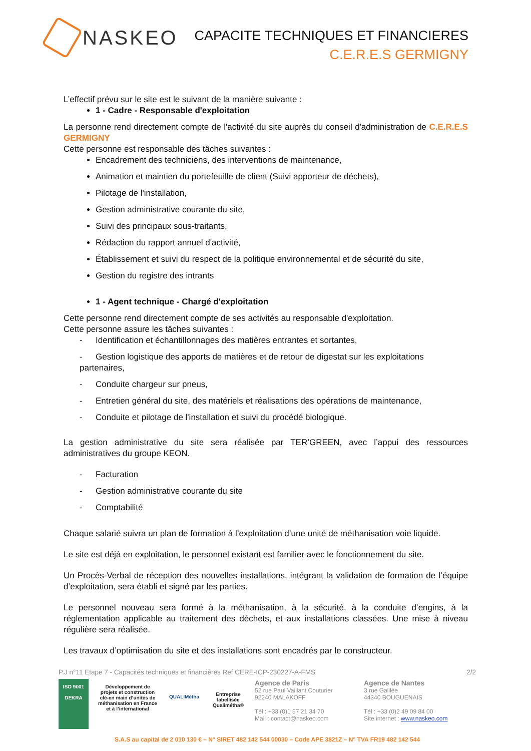NASKEO
CAPACITE TECHNIQUES ET FINANCIERES
C.E.R.E.S GERMIGNY
L’effectif prévu sur le site est le suivant de la manière suivante :
1 - Cadre - Responsable d'exploitation
La personne rend directement compte de l'activité du site auprès du conseil d'administration de C.E.R.E.S GERMIGNY
Cette personne est responsable des tâches suivantes :
Encadrement des techniciens, des interventions de maintenance,
Animation et maintien du portefeuille de client (Suivi apporteur de déchets),
Pilotage de l'installation,
Gestion administrative courante du site,
Suivi des principaux sous-traitants,
Rédaction du rapport annuel d'activité,
Établissement et suivi du respect de la politique environnemental et de sécurité du site,
Gestion du registre des intrants
1 - Agent technique - Chargé d'exploitation
Cette personne rend directement compte de ses activités au responsable d'exploitation.
Cette personne assure les tâches suivantes :
- Identification et échantillonnages des matières entrantes et sortantes,
- Gestion logistique des apports de matières et de retour de digestat sur les exploitations partenaires,
- Conduite chargeur sur pneus,
- Entretien général du site, des matériels et réalisations des opérations de maintenance,
- Conduite et pilotage de l'installation et suivi du procédé biologique.
La gestion administrative du site sera réalisée par TER’GREEN, avec l’appui des ressources administratives du groupe KEON.
- Facturation
- Gestion administrative courante du site
- Comptabilité
Chaque salarié suivra un plan de formation à l’exploitation d’une unité de méthanisation voie liquide.
Le site est déjà en exploitation, le personnel existant est familier avec le fonctionnement du site.
Un Procès-Verbal de réception des nouvelles installations, intégrant la validation de formation de l’équipe d’exploitation, sera établi et signé par les parties.
Le personnel nouveau sera formé à la méthanisation, à la sécurité, à la conduite d’engins, à la réglementation applicable au traitement des déchets, et aux installations classées. Une mise à niveau régulière sera réalisée.
Les travaux d’optimisation du site et des installations sont encadrés par le constructeur.
P.J n°11 Etape 7 - Capacités techniques et financières Ref CERE-ICP-230227-A-FMS 2/2
ISO 9001
DEKRA
Développement de projets et construction clé-en main d’unités de méthanisation en France et à l’international
QUALIMétha
Entreprise labellisée Qualimétha®
Agence de Paris
52 rue Paul Vaillant Couturier
92240 MALAKOFF
Tél : +33 (0)1 57 21 34 70
Mail : contact@naskeo.com
Agence de Nantes
3 rue Galilée
44340 BOUGUENAIS
Tél : +33 (0)2 49 09 84 00
Site internet : www.naskeo.com
S.A.S au capital de 2 010 130 € – N° SIRET 482 142 544 00030 – Code APE 3821Z – N° TVA FR19 482 142 544